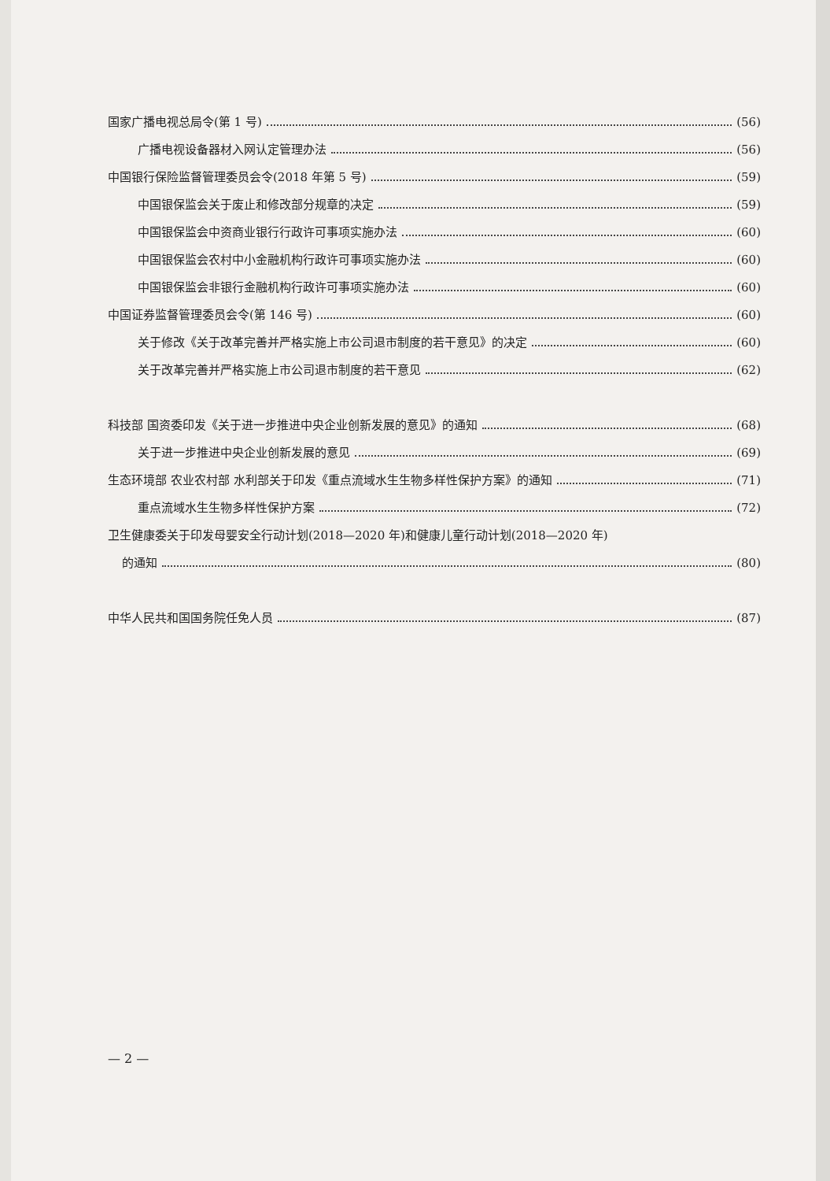国家广播电视总局令(第 1 号) (56)
广播电视设备器材入网认定管理办法 (56)
中国银行保险监督管理委员会令(2018 年第 5 号) (59)
中国银保监会关于废止和修改部分规章的决定 (59)
中国银保监会中资商业银行行政许可事项实施办法 (60)
中国银保监会农村中小金融机构行政许可事项实施办法 (60)
中国银保监会非银行金融机构行政许可事项实施办法 (60)
中国证券监督管理委员会令(第 146 号) (60)
关于修改《关于改革完善并严格实施上市公司退市制度的若干意见》的决定 (60)
关于改革完善并严格实施上市公司退市制度的若干意见 (62)
科技部 国资委印发《关于进一步推进中央企业创新发展的意见》的通知 (68)
关于进一步推进中央企业创新发展的意见 (69)
生态环境部 农业农村部 水利部关于印发《重点流域水生生物多样性保护方案》的通知 (71)
重点流域水生生物多样性保护方案 (72)
卫生健康委关于印发母婴安全行动计划(2018—2020 年)和健康儿童行动计划(2018—2020 年)
的通知 (80)
中华人民共和国国务院任免人员 (87)
— 2 —